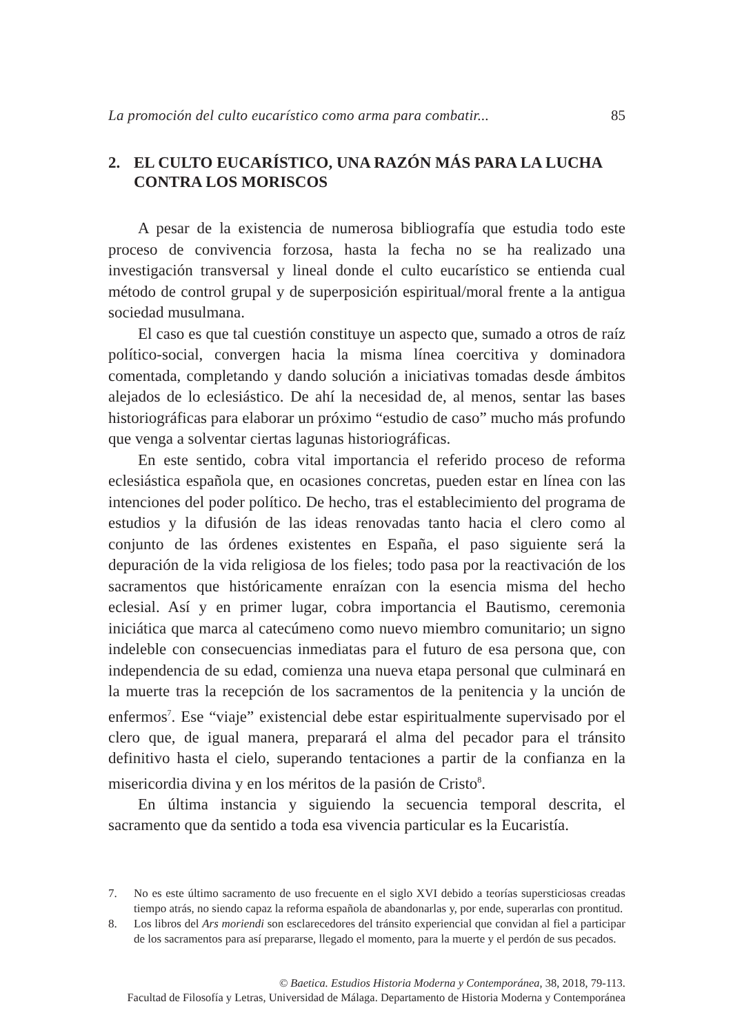La promoción del culto eucarístico como arma para combatir... 85
2. EL CULTO EUCARÍSTICO, UNA RAZÓN MÁS PARA LA LUCHA CONTRA LOS MORISCOS
A pesar de la existencia de numerosa bibliografía que estudia todo este proceso de convivencia forzosa, hasta la fecha no se ha realizado una investigación transversal y lineal donde el culto eucarístico se entienda cual método de control grupal y de superposición espiritual/moral frente a la antigua sociedad musulmana.
El caso es que tal cuestión constituye un aspecto que, sumado a otros de raíz político-social, convergen hacia la misma línea coercitiva y dominadora comentada, completando y dando solución a iniciativas tomadas desde ámbitos alejados de lo eclesiástico. De ahí la necesidad de, al menos, sentar las bases historiográficas para elaborar un próximo “estudio de caso” mucho más profundo que venga a solventar ciertas lagunas historiográficas.
En este sentido, cobra vital importancia el referido proceso de reforma eclesiástica española que, en ocasiones concretas, pueden estar en línea con las intenciones del poder político. De hecho, tras el establecimiento del programa de estudios y la difusión de las ideas renovadas tanto hacia el clero como al conjunto de las órdenes existentes en España, el paso siguiente será la depuración de la vida religiosa de los fieles; todo pasa por la reactivación de los sacramentos que históricamente enraízan con la esencia misma del hecho eclesial. Así y en primer lugar, cobra importancia el Bautismo, ceremonia iniciática que marca al catecúmeno como nuevo miembro comunitario; un signo indeleble con consecuencias inmediatas para el futuro de esa persona que, con independencia de su edad, comienza una nueva etapa personal que culminará en la muerte tras la recepción de los sacramentos de la penitencia y la unción de enfermos<sup>7</sup>. Ese “viaje” existencial debe estar espiritualmente supervisado por el clero que, de igual manera, preparará el alma del pecador para el tránsito definitivo hasta el cielo, superando tentaciones a partir de la confianza en la misericordia divina y en los méritos de la pasión de Cristo<sup>8</sup>.
En última instancia y siguiendo la secuencia temporal descrita, el sacramento que da sentido a toda esa vivencia particular es la Eucaristía.
7. No es este último sacramento de uso frecuente en el siglo XVI debido a teorías supersticiosas creadas tiempo atrás, no siendo capaz la reforma española de abandonarlas y, por ende, superarlas con prontitud.
8. Los libros del Ars moriendi son esclarecedores del tránsito experiencial que convidan al fiel a participar de los sacramentos para así prepararse, llegado el momento, para la muerte y el perdón de sus pecados.
© Baetica. Estudios Historia Moderna y Contemporánea, 38, 2018, 79-113.
Facultad de Filosofía y Letras, Universidad de Málaga. Departamento de Historia Moderna y Contemporánea